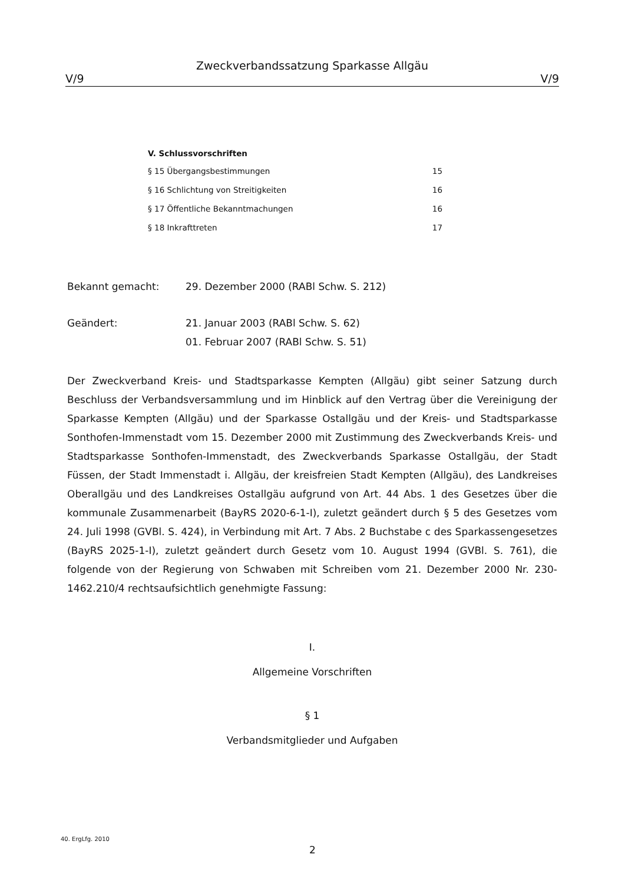Zweckverbandssatzung Sparkasse Allgäu
V/9 V/9
V. Schlussvorschriften
§ 15 Übergangsbestimmungen 15
§ 16 Schlichtung von Streitigkeiten 16
§ 17 Öffentliche Bekanntmachungen 16
§ 18 Inkrafttreten 17
Bekannt gemacht: 29. Dezember 2000 (RABl Schw. S. 212)
Geändert: 21. Januar 2003 (RABl Schw. S. 62)
01. Februar 2007 (RABl Schw. S. 51)
Der Zweckverband Kreis- und Stadtsparkasse Kempten (Allgäu) gibt seiner Satzung durch Beschluss der Verbandsversammlung und im Hinblick auf den Vertrag über die Vereinigung der Sparkasse Kempten (Allgäu) und der Sparkasse Ostallgäu und der Kreis- und Stadtsparkasse Sonthofen-Immenstadt vom 15. Dezember 2000 mit Zustimmung des Zweckverbands Kreis- und Stadtsparkasse Sonthofen-Immenstadt, des Zweckverbands Sparkasse Ostallgäu, der Stadt Füssen, der Stadt Immenstadt i. Allgäu, der kreisfreien Stadt Kempten (Allgäu), des Landkreises Oberallgäu und des Landkreises Ostallgäu aufgrund von Art. 44 Abs. 1 des Gesetzes über die kommunale Zusammenarbeit (BayRS 2020-6-1-I), zuletzt geändert durch § 5 des Gesetzes vom 24. Juli 1998 (GVBl. S. 424), in Verbindung mit Art. 7 Abs. 2 Buchstabe c des Sparkassengesetzes (BayRS 2025-1-I), zuletzt geändert durch Gesetz vom 10. August 1994 (GVBl. S. 761), die folgende von der Regierung von Schwaben mit Schreiben vom 21. Dezember 2000 Nr. 230-1462.210/4 rechtsaufsichtlich genehmigte Fassung:
I.
Allgemeine Vorschriften
§ 1
Verbandsmitglieder und Aufgaben
40. ErgLfg. 2010
2